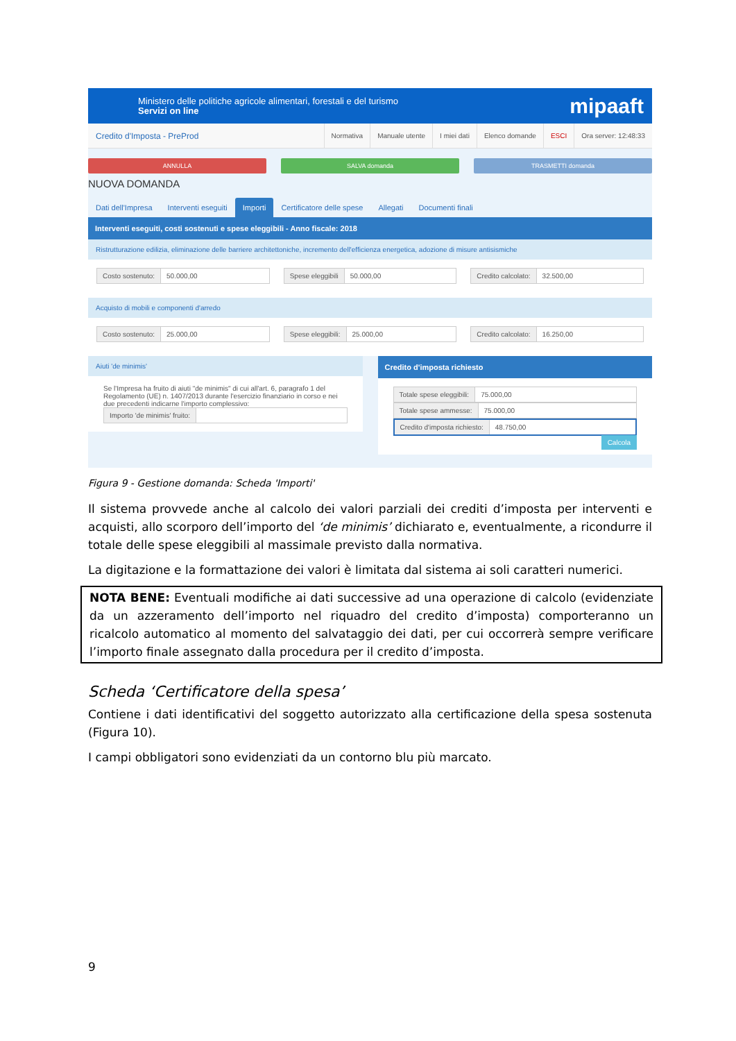Ministero delle politiche agricole alimentari, forestali e del turismo
Servizi on line
mipaaft
Credito d'Imposta - PreProd
Normativa Manuale utente I miei dati Elenco domande ESCI Ora server: 12:48:33
ANNULLA SALVA domanda TRASMETTI domanda
NUOVA DOMANDA
Dati dell'Impresa Interventi eseguiti Importi Certificatore delle spese Allegati Documenti finali
Interventi eseguiti, costi sostenuti e spese eleggibili - Anno fiscale: 2018
Ristrutturazione edilizia, eliminazione delle barriere architettoniche, incremento dell'efficienza energetica, adozione di misure antisismiche
Costo sostenuto: 50.000,00 Spese eleggibili 50.000,00 Credito calcolato: 32.500,00
Acquisto di mobili e componenti d'arredo
Costo sostenuto: 25.000,00 Spese eleggibili: 25.000,00 Credito calcolato: 16.250,00
Aiuti 'de minimis'
Se l'Impresa ha fruito di aiuti "de minimis" di cui all'art. 6, paragrafo 1 del Regolamento (UE) n. 1407/2013 durante l'esercizio finanziario in corso e nei due precedenti indicarne l'importo complessivo:
Importo 'de minimis' fruito:
Credito d'imposta richiesto
Totale spese eleggibili: 75.000,00
Totale spese ammesse: 75.000,00
Credito d'imposta richiesto: 48.750,00
Calcola
Figura 9 - Gestione domanda: Scheda 'Importi'
Il sistema provvede anche al calcolo dei valori parziali dei crediti d’imposta per interventi e acquisti, allo scorporo dell’importo del ‘de minimis’ dichiarato e, eventualmente, a ricondurre il totale delle spese eleggibili al massimale previsto dalla normativa.
La digitazione e la formattazione dei valori è limitata dal sistema ai soli caratteri numerici.
NOTA BENE: Eventuali modifiche ai dati successive ad una operazione di calcolo (evidenziate da un azzeramento dell’importo nel riquadro del credito d’imposta) comporteranno un ricalcolo automatico al momento del salvataggio dei dati, per cui occorrerà sempre verificare l’importo finale assegnato dalla procedura per il credito d’imposta.
Scheda ‘Certificatore della spesa’
Contiene i dati identificativi del soggetto autorizzato alla certificazione della spesa sostenuta (Figura 10).
I campi obbligatori sono evidenziati da un contorno blu più marcato.
9